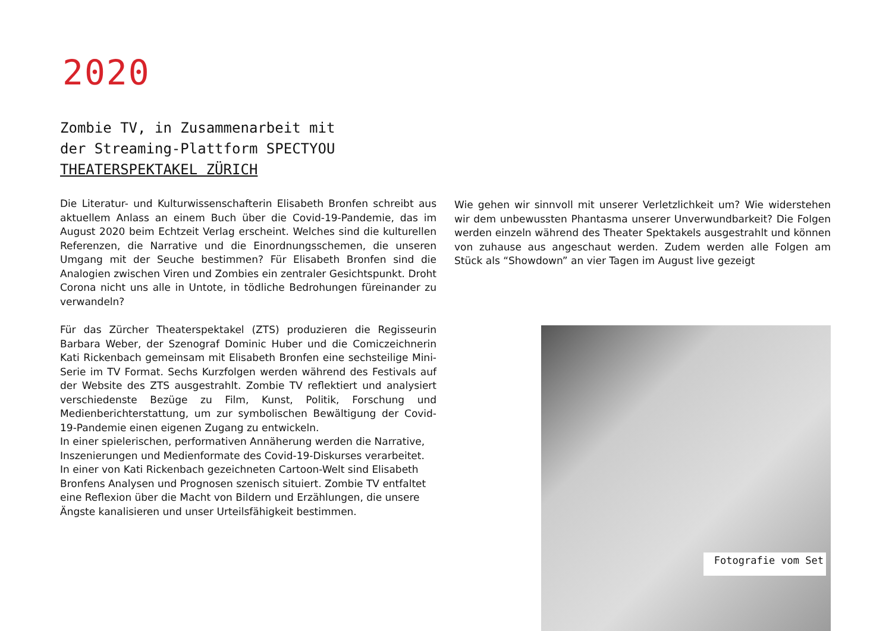2020
Zombie TV, in Zusammenarbeit mit
der Streaming-Plattform SPECTYOU
THEATERSPEKTAKEL ZÜRICH
Die Literatur- und Kulturwissenschafterin Elisabeth Bronfen schreibt aus aktuellem Anlass an einem Buch über die Covid-19-Pandemie, das im August 2020 beim Echtzeit Verlag erscheint. Welches sind die kulturellen Referenzen, die Narrative und die Einordnungsschemen, die unseren Umgang mit der Seuche bestimmen? Für Elisabeth Bronfen sind die Analogien zwischen Viren und Zombies ein zentraler Gesichtspunkt. Droht Corona nicht uns alle in Untote, in tödliche Bedrohungen füreinander zu verwandeln?
Für das Zürcher Theaterspektakel (ZTS) produzieren die Regisseurin Barbara Weber, der Szenograf Dominic Huber und die Comiczeichnerin Kati Rickenbach gemeinsam mit Elisabeth Bronfen eine sechsteilige Mini-Serie im TV Format. Sechs Kurzfolgen werden während des Festivals auf der Website des ZTS ausgestrahlt. Zombie TV reflektiert und analysiert verschiedenste Bezüge zu Film, Kunst, Politik, Forschung und Medienberichterstattung, um zur symbolischen Bewältigung der Covid-19-Pandemie einen eigenen Zugang zu entwickeln.
In einer spielerischen, performativen Annäherung werden die Narrative, Inszenierungen und Medienformate des Covid-19-Diskurses verarbeitet. In einer von Kati Rickenbach gezeichneten Cartoon-Welt sind Elisabeth Bronfens Analysen und Prognosen szenisch situiert. Zombie TV entfaltet eine Reflexion über die Macht von Bildern und Erzählungen, die unsere Ängste kanalisieren und unser Urteilsfähigkeit bestimmen.
Wie gehen wir sinnvoll mit unserer Verletzlichkeit um? Wie widerstehen wir dem unbewussten Phantasma unserer Unverwundbarkeit? Die Folgen werden einzeln während des Theater Spektakels ausgestrahlt und können von zuhause aus angeschaut werden. Zudem werden alle Folgen am Stück als “Showdown” an vier Tagen im August live gezeigt
Fotografie vom Set